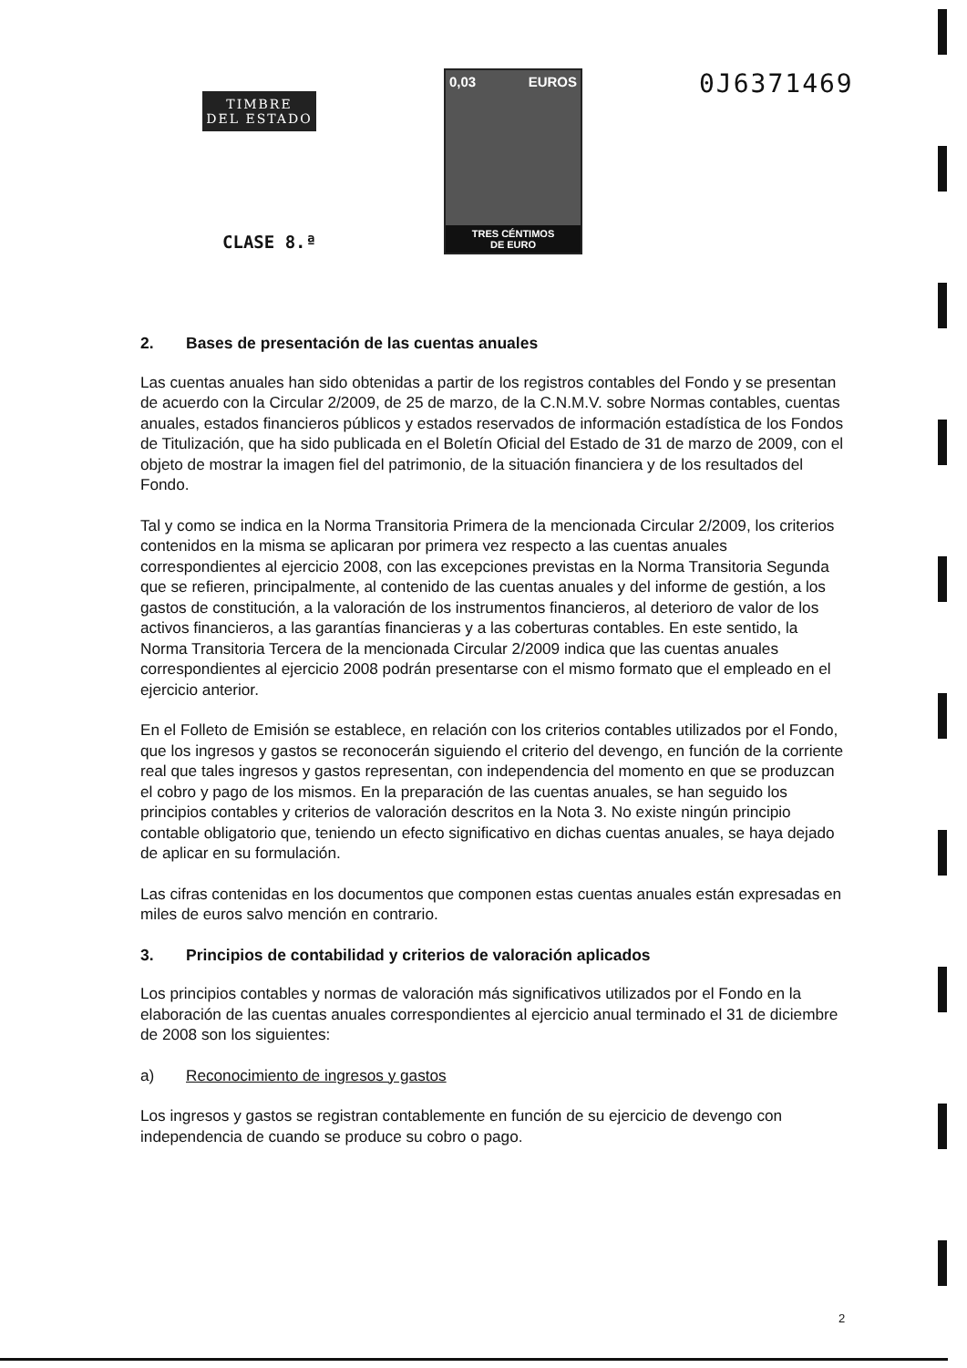TIMBRE
DEL ESTADO
CLASE 8.ª
0,03 EUROS
TRES CÉNTIMOS
DE EURO
0J6371469
2. Bases de presentación de las cuentas anuales
Las cuentas anuales han sido obtenidas a partir de los registros contables del Fondo y se presentan de acuerdo con la Circular 2/2009, de 25 de marzo, de la C.N.M.V. sobre Normas contables, cuentas anuales, estados financieros públicos y estados reservados de información estadística de los Fondos de Titulización, que ha sido publicada en el Boletín Oficial del Estado de 31 de marzo de 2009, con el objeto de mostrar la imagen fiel del patrimonio, de la situación financiera y de los resultados del Fondo.
Tal y como se indica en la Norma Transitoria Primera de la mencionada Circular 2/2009, los criterios contenidos en la misma se aplicaran por primera vez respecto a las cuentas anuales correspondientes al ejercicio 2008, con las excepciones previstas en la Norma Transitoria Segunda que se refieren, principalmente, al contenido de las cuentas anuales y del informe de gestión, a los gastos de constitución, a la valoración de los instrumentos financieros, al deterioro de valor de los activos financieros, a las garantías financieras y a las coberturas contables. En este sentido, la Norma Transitoria Tercera de la mencionada Circular 2/2009 indica que las cuentas anuales correspondientes al ejercicio 2008 podrán presentarse con el mismo formato que el empleado en el ejercicio anterior.
En el Folleto de Emisión se establece, en relación con los criterios contables utilizados por el Fondo, que los ingresos y gastos se reconocerán siguiendo el criterio del devengo, en función de la corriente real que tales ingresos y gastos representan, con independencia del momento en que se produzcan el cobro y pago de los mismos. En la preparación de las cuentas anuales, se han seguido los principios contables y criterios de valoración descritos en la Nota 3. No existe ningún principio contable obligatorio que, teniendo un efecto significativo en dichas cuentas anuales, se haya dejado de aplicar en su formulación.
Las cifras contenidas en los documentos que componen estas cuentas anuales están expresadas en miles de euros salvo mención en contrario.
3. Principios de contabilidad y criterios de valoración aplicados
Los principios contables y normas de valoración más significativos utilizados por el Fondo en la elaboración de las cuentas anuales correspondientes al ejercicio anual terminado el 31 de diciembre de 2008 son los siguientes:
a) Reconocimiento de ingresos y gastos
Los ingresos y gastos se registran contablemente en función de su ejercicio de devengo con independencia de cuando se produce su cobro o pago.
2